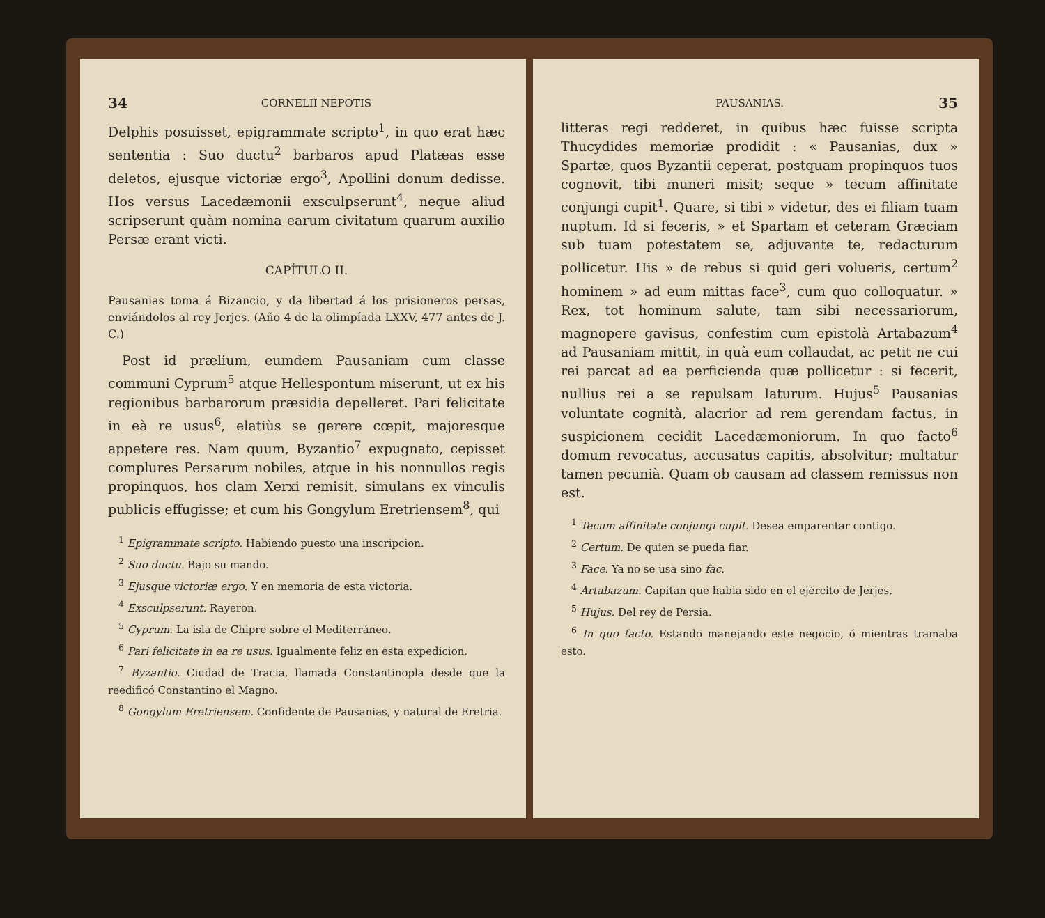34 CORNELII NEPOTIS
Delphis posuisset, epigrammate scripto<sup>1</sup>, in quo erat hæc sententia : Suo ductu<sup>2</sup> barbaros apud Platæas esse deletos, ejusque victoriæ ergo<sup>3</sup>, Apollini donum dedisse. Hos versus Lacedæmonii exsculpserunt<sup>4</sup>, neque aliud scripserunt quàm nomina earum civitatum quarum auxilio Persæ erant victi.
CAPÍTULO II.
Pausanias toma á Bizancio, y da libertad á los prisioneros persas, enviándolos al rey Jerjes. (Año 4 de la olimpíada LXXV, 477 antes de J. C.)
Post id prælium, eumdem Pausaniam cum classe communi Cyprum<sup>5</sup> atque Hellespontum miserunt, ut ex his regionibus barbarorum præsidia depelleret. Pari felicitate in eà re usus<sup>6</sup>, elatiùs se gerere cœpit, majoresque appetere res. Nam quum, Byzantio<sup>7</sup> expugnato, cepisset complures Persarum nobiles, atque in his nonnullos regis propinquos, hos clam Xerxi remisit, simulans ex vinculis publicis effugisse; et cum his Gongylum Eretriensem<sup>8</sup>, qui
<sup>1</sup> Epigrammate scripto. Habiendo puesto una inscripcion.
<sup>2</sup> Suo ductu. Bajo su mando.
<sup>3</sup> Ejusque victoriæ ergo. Y en memoria de esta victoria.
<sup>4</sup> Exsculpserunt. Rayeron.
<sup>5</sup> Cyprum. La isla de Chipre sobre el Mediterráneo.
<sup>6</sup> Pari felicitate in ea re usus. Igualmente feliz en esta expedicion.
<sup>7</sup> Byzantio. Ciudad de Tracia, llamada Constantinopla desde que la reedificó Constantino el Magno.
<sup>8</sup> Gongylum Eretriensem. Confidente de Pausanias, y natural de Eretria.
PAUSANIAS. 35
litteras regi redderet, in quibus hæc fuisse scripta Thucydides memoriæ prodidit : « Pausanias, dux » Spartæ, quos Byzantii ceperat, postquam propinquos tuos cognovit, tibi muneri misit; seque » tecum affinitate conjungi cupit<sup>1</sup>. Quare, si tibi » videtur, des ei filiam tuam nuptum. Id si feceris, » et Spartam et ceteram Græciam sub tuam potestatem se, adjuvante te, redacturum pollicetur. His » de rebus si quid geri volueris, certum<sup>2</sup> hominem » ad eum mittas face<sup>3</sup>, cum quo colloquatur. » Rex, tot hominum salute, tam sibi necessariorum, magnopere gavisus, confestim cum epistolà Artabazum<sup>4</sup> ad Pausaniam mittit, in quà eum collaudat, ac petit ne cui rei parcat ad ea perficienda quæ pollicetur : si fecerit, nullius rei a se repulsam laturum. Hujus<sup>5</sup> Pausanias voluntate cognità, alacrior ad rem gerendam factus, in suspicionem cecidit Lacedæmoniorum. In quo facto<sup>6</sup> domum revocatus, accusatus capitis, absolvitur; multatur tamen pecunià. Quam ob causam ad classem remissus non est.
<sup>1</sup> Tecum affinitate conjungi cupit. Desea emparentar contigo.
<sup>2</sup> Certum. De quien se pueda fiar.
<sup>3</sup> Face. Ya no se usa sino fac.
<sup>4</sup> Artabazum. Capitan que habia sido en el ejército de Jerjes.
<sup>5</sup> Hujus. Del rey de Persia.
<sup>6</sup> In quo facto. Estando manejando este negocio, ó mientras tramaba esto.